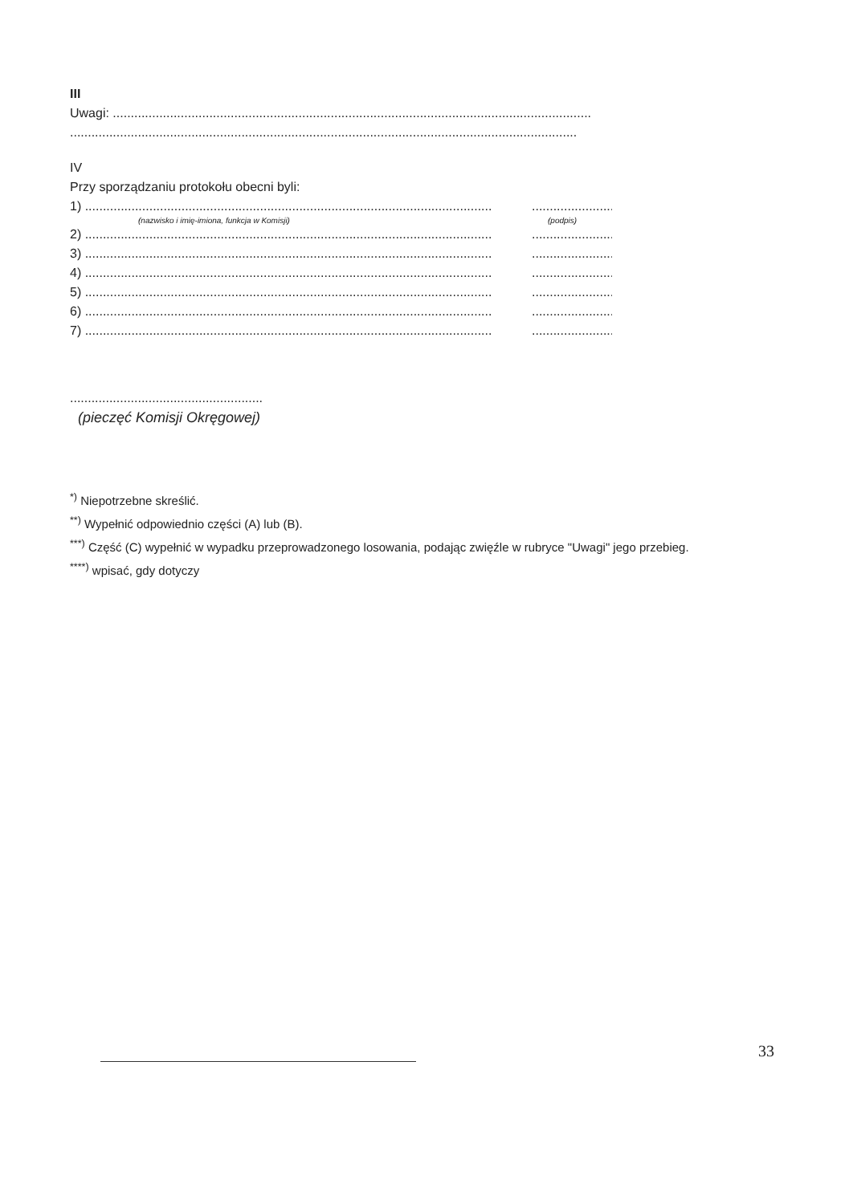III
Uwagi: ......................................................................................................................................
..............................................................................................................................................
IV
Przy sporządzaniu protokołu obecni byli:
1) ................................................................................................................................................
(nazwisko i imię-imiona, funkcja w Komisji) (podpis)
2) ................................................................................................................................................
3) ................................................................................................................................................
4) ................................................................................................................................................
5) ................................................................................................................................................
6) ................................................................................................................................................
7) ................................................................................................................................................
......................................................
(pieczęć Komisji Okręgowej)
<sup>*)</sup> Niepotrzebne skreślić.
<sup>**)</sup> Wypełnić odpowiednio części (A) lub (B).
<sup>***)</sup> Część (C) wypełnić w wypadku przeprowadzonego losowania, podając zwięźle w rubryce "Uwagi" jego przebieg.
<sup>****)</sup> wpisać, gdy dotyczy
33